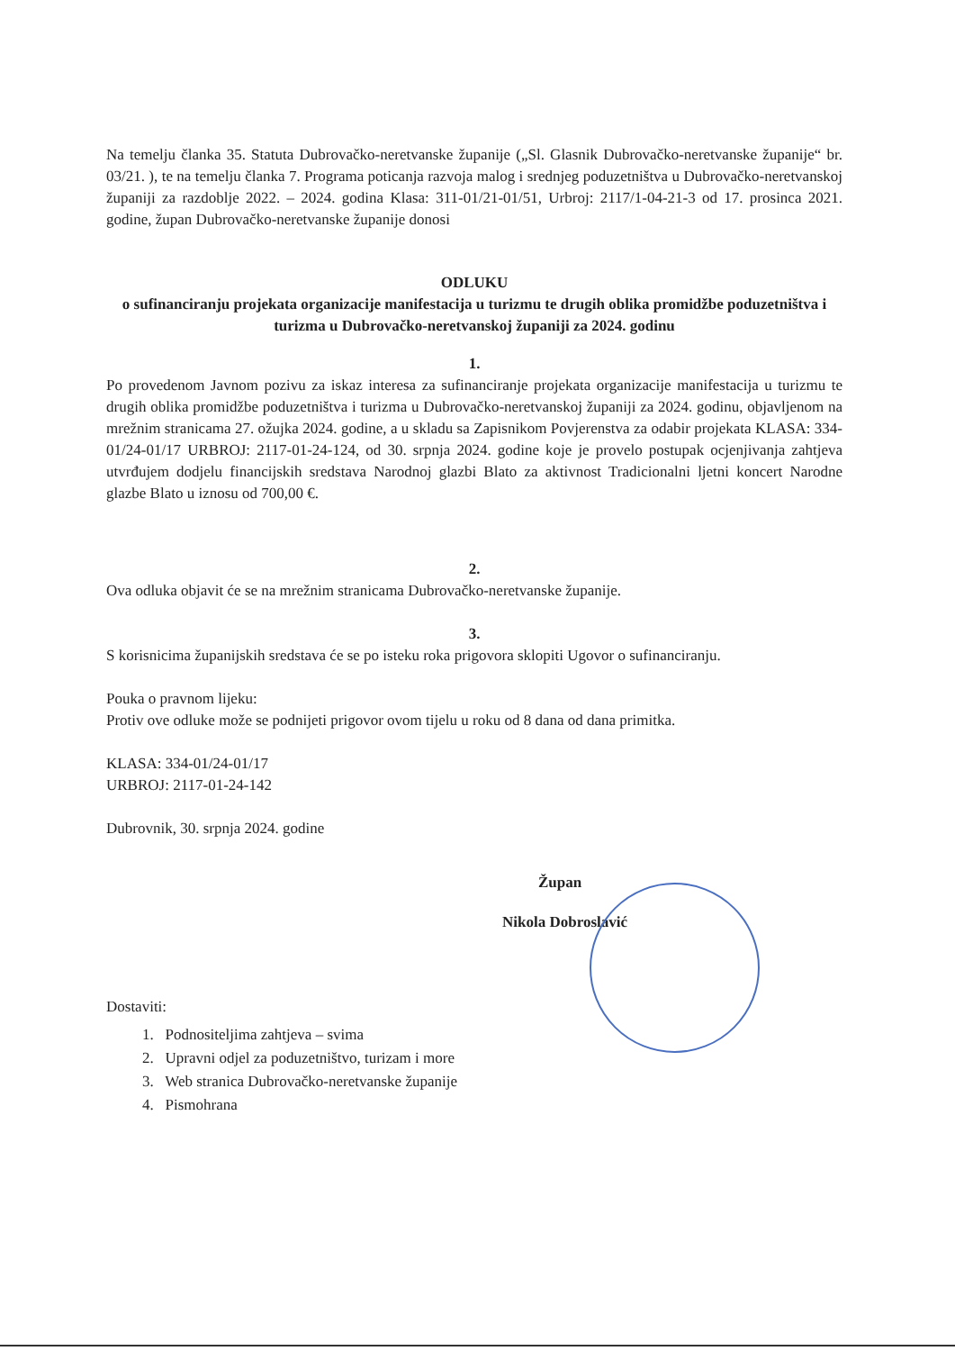Na temelju članka 35. Statuta Dubrovačko-neretvanske županije („Sl. Glasnik Dubrovačko-neretvanske županije“ br. 03/21. ), te na temelju članka 7. Programa poticanja razvoja malog i srednjeg poduzetništva u Dubrovačko-neretvanskoj županiji za razdoblje 2022. – 2024. godina Klasa: 311-01/21-01/51, Urbroj: 2117/1-04-21-3 od 17. prosinca 2021. godine, župan Dubrovačko-neretvanske županije donosi
ODLUKU
o sufinanciranju projekata organizacije manifestacija u turizmu te drugih oblika promidžbe poduzetništva i turizma u Dubrovačko-neretvanskoj županiji za 2024. godinu
1.
Po provedenom Javnom pozivu za iskaz interesa za sufinanciranje projekata organizacije manifestacija u turizmu te drugih oblika promidžbe poduzetništva i turizma u Dubrovačko-neretvanskoj županiji za 2024. godinu, objavljenom na mrežnim stranicama 27. ožujka 2024. godine, a u skladu sa Zapisnikom Povjerenstva za odabir projekata KLASA: 334-01/24-01/17 URBROJ: 2117-01-24-124, od 30. srpnja 2024. godine koje je provelo postupak ocjenjivanja zahtjeva utvrđujem dodjelu financijskih sredstava Narodnoj glazbi Blato za aktivnost Tradicionalni ljetni koncert Narodne glazbe Blato u iznosu od 700,00 €.
2.
Ova odluka objavit će se na mrežnim stranicama Dubrovačko-neretvanske županije.
3.
S korisnicima županijskih sredstava će se po isteku roka prigovora sklopiti Ugovor o sufinanciranju.
Pouka o pravnom lijeku:
Protiv ove odluke može se podnijeti prigovor ovom tijelu u roku od 8 dana od dana primitka.
KLASA: 334-01/24-01/17
URBROJ: 2117-01-24-142
Dubrovnik, 30. srpnja 2024. godine
Župan
Nikola Dobroslavić
Dostaviti:
1. Podnositeljima zahtjeva – svima
2. Upravni odjel za poduzetništvo, turizam i more
3. Web stranica Dubrovačko-neretvanske županije
4. Pismohrana